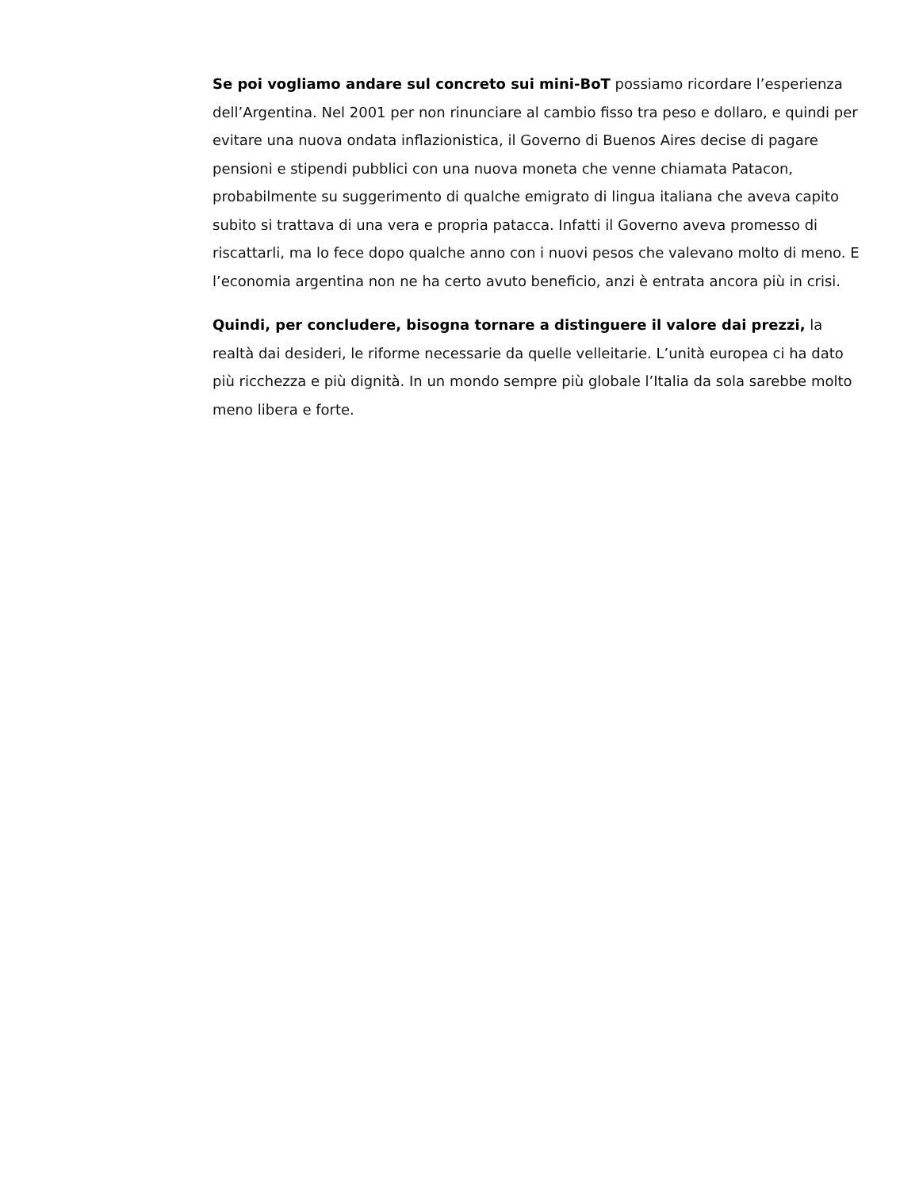Se poi vogliamo andare sul concreto sui mini-BoT possiamo ricordare l’esperienza dell’Argentina. Nel 2001 per non rinunciare al cambio fisso tra peso e dollaro, e quindi per evitare una nuova ondata inflazionistica, il Governo di Buenos Aires decise di pagare pensioni e stipendi pubblici con una nuova moneta che venne chiamata Patacon, probabilmente su suggerimento di qualche emigrato di lingua italiana che aveva capito subito si trattava di una vera e propria patacca. Infatti il Governo aveva promesso di riscattarli, ma lo fece dopo qualche anno con i nuovi pesos che valevano molto di meno. E l’economia argentina non ne ha certo avuto beneficio, anzi è entrata ancora più in crisi.
Quindi, per concludere, bisogna tornare a distinguere il valore dai prezzi, la realtà dai desideri, le riforme necessarie da quelle velleitarie. L’unità europea ci ha dato più ricchezza e più dignità. In un mondo sempre più globale l’Italia da sola sarebbe molto meno libera e forte.